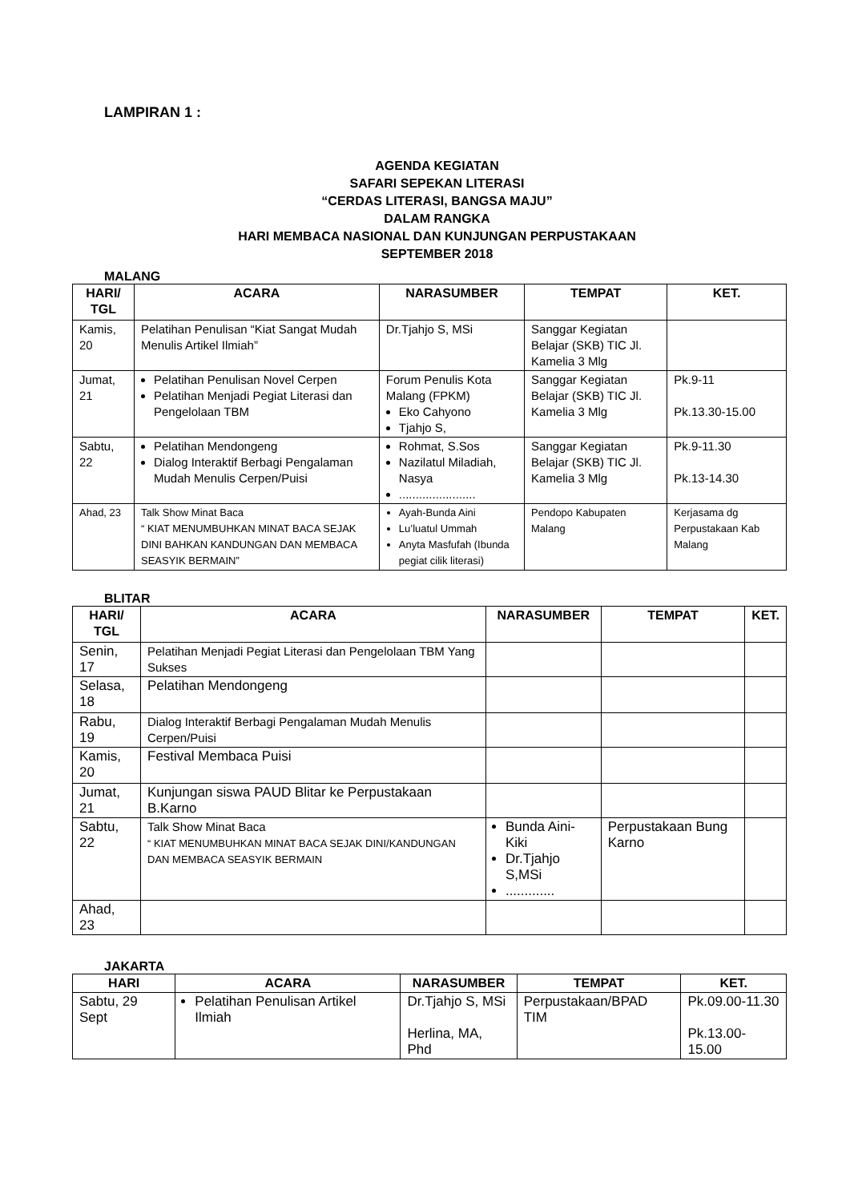LAMPIRAN 1 :
AGENDA KEGIATAN
SAFARI SEPEKAN LITERASI
“CERDAS LITERASI, BANGSA MAJU”
DALAM RANGKA
HARI MEMBACA NASIONAL DAN KUNJUNGAN PERPUSTAKAAN
SEPTEMBER 2018
MALANG
| HARI/ TGL | ACARA | NARASUMBER | TEMPAT | KET. |
| --- | --- | --- | --- | --- |
| Kamis, 20 | Pelatihan Penulisan “Kiat Sangat Mudah Menulis Artikel Ilmiah” | Dr.Tjahjo S, MSi | Sanggar Kegiatan Belajar (SKB) TIC Jl. Kamelia 3 Mlg | |
| Jumat, 21 | Pelatihan Penulisan Novel Cerpen Pelatihan Menjadi Pegiat Literasi dan Pengelolaan TBM | Forum Penulis Kota Malang (FPKM) Eko Cahyono Tjahjo S, | Sanggar Kegiatan Belajar (SKB) TIC Jl. Kamelia 3 Mlg | Pk.9-11 Pk.13.30-15.00 |
| Sabtu, 22 | Pelatihan Mendongeng Dialog Interaktif Berbagi Pengalaman Mudah Menulis Cerpen/Puisi | Rohmat, S.Sos Nazilatul Miladiah, Nasya ....................... | Sanggar Kegiatan Belajar (SKB) TIC Jl. Kamelia 3 Mlg | Pk.9-11.30 Pk.13-14.30 |
| Ahad, 23 | Talk Show Minat Baca “ KIAT MENUMBUHKAN MINAT BACA SEJAK DINI BAHKAN KANDUNGAN DAN MEMBACA SEASYIK BERMAIN” | Ayah-Bunda Aini Lu’luatul Ummah Anyta Masfufah (Ibunda pegiat cilik literasi) | Pendopo Kabupaten Malang | Kerjasama dg Perpustakaan Kab Malang |
BLITAR
| HARI/ TGL | ACARA | NARASUMBER | TEMPAT | KET. |
| --- | --- | --- | --- | --- |
| Senin, 17 | Pelatihan Menjadi Pegiat Literasi dan Pengelolaan TBM Yang Sukses | | | |
| Selasa, 18 | Pelatihan Mendongeng | | | |
| Rabu, 19 | Dialog Interaktif Berbagi Pengalaman Mudah Menulis Cerpen/Puisi | | | |
| Kamis, 20 | Festival Membaca Puisi | | | |
| Jumat, 21 | Kunjungan siswa PAUD Blitar ke Perpustakaan B.Karno | | | |
| Sabtu, 22 | Talk Show Minat Baca “ KIAT MENUMBUHKAN MINAT BACA SEJAK DINI/KANDUNGAN DAN MEMBACA SEASYIK BERMAIN | Bunda Aini-Kiki Dr.Tjahjo S,MSi ............. | Perpustakaan Bung Karno | |
| Ahad, 23 | | | | |
JAKARTA
| HARI | ACARA | NARASUMBER | TEMPAT | KET. |
| --- | --- | --- | --- | --- |
| Sabtu, 29 Sept | Pelatihan Penulisan Artikel Ilmiah | Dr.Tjahjo S, MSi Herlina, MA, Phd | Perpustakaan/BPAD TIM | Pk.09.00-11.30 Pk.13.00-15.00 |